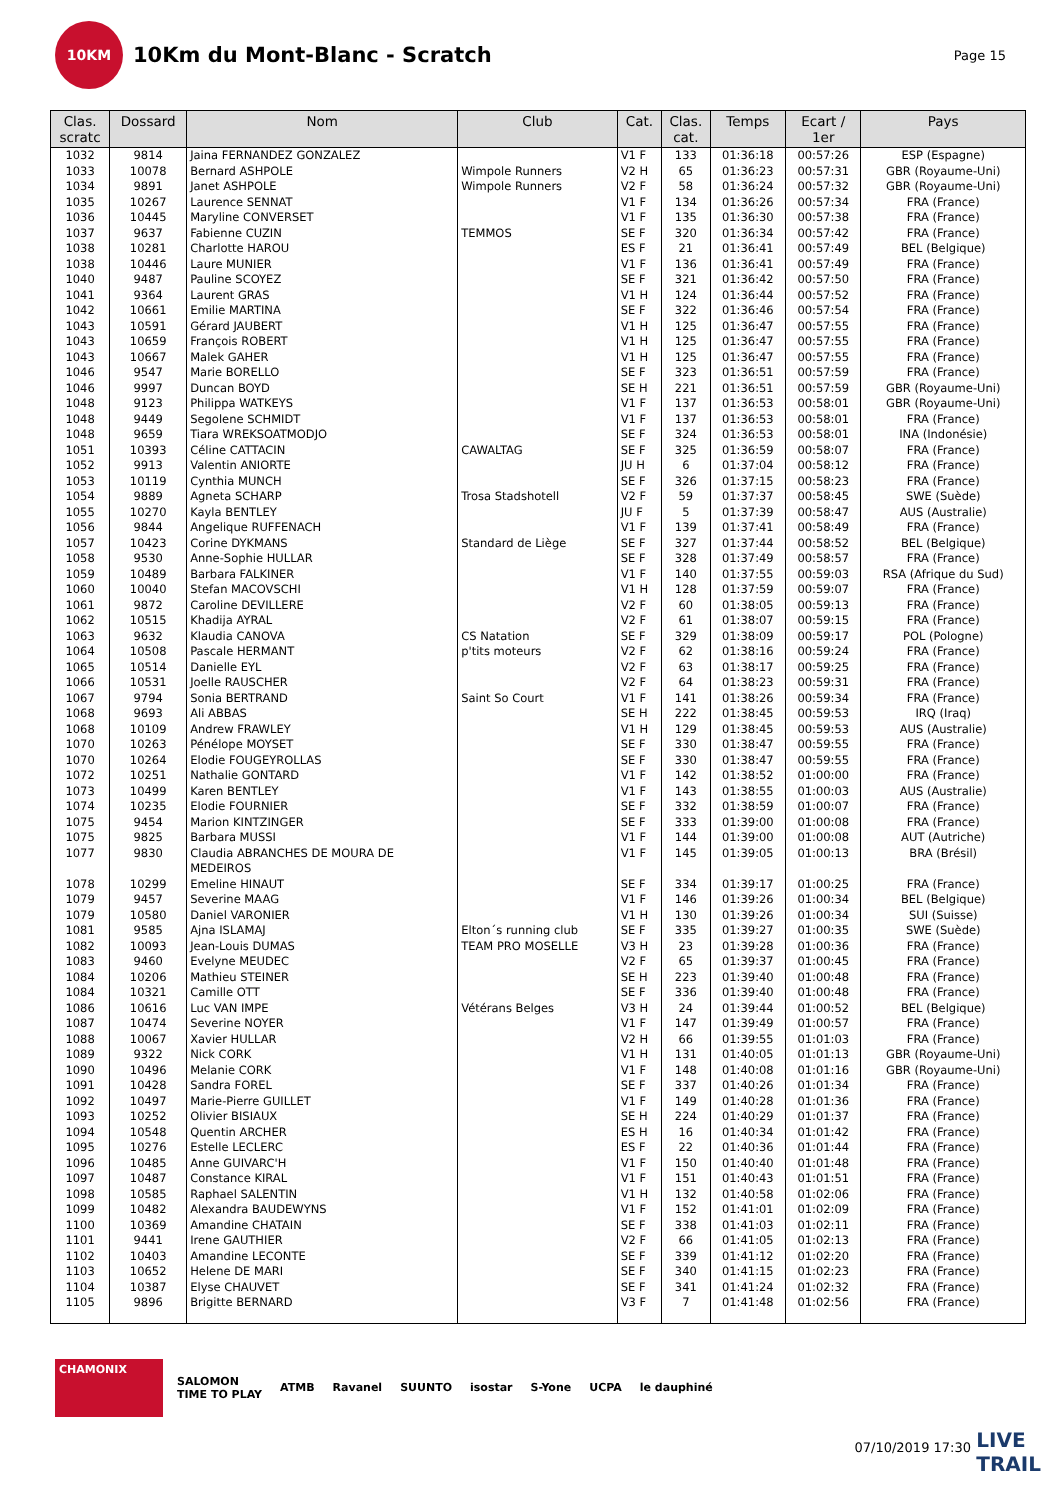10KM
10Km du Mont-Blanc - Scratch
Page 15
| Clas. scratc | Dossard | Nom | Club | Cat. | Clas. cat. | Temps | Ecart / 1er | Pays |
| --- | --- | --- | --- | --- | --- | --- | --- | --- |
| 1032 | 9814 | Jaina FERNANDEZ GONZALEZ | | V1 F | 133 | 01:36:18 | 00:57:26 | ESP (Espagne) |
| 1033 | 10078 | Bernard ASHPOLE | Wimpole Runners | V2 H | 65 | 01:36:23 | 00:57:31 | GBR (Royaume-Uni) |
| 1034 | 9891 | Janet ASHPOLE | Wimpole Runners | V2 F | 58 | 01:36:24 | 00:57:32 | GBR (Royaume-Uni) |
| 1035 | 10267 | Laurence SENNAT | | V1 F | 134 | 01:36:26 | 00:57:34 | FRA (France) |
| 1036 | 10445 | Maryline CONVERSET | | V1 F | 135 | 01:36:30 | 00:57:38 | FRA (France) |
| 1037 | 9637 | Fabienne CUZIN | TEMMOS | SE F | 320 | 01:36:34 | 00:57:42 | FRA (France) |
| 1038 | 10281 | Charlotte HAROU | | ES F | 21 | 01:36:41 | 00:57:49 | BEL (Belgique) |
| 1038 | 10446 | Laure MUNIER | | V1 F | 136 | 01:36:41 | 00:57:49 | FRA (France) |
| 1040 | 9487 | Pauline SCOYEZ | | SE F | 321 | 01:36:42 | 00:57:50 | FRA (France) |
| 1041 | 9364 | Laurent GRAS | | V1 H | 124 | 01:36:44 | 00:57:52 | FRA (France) |
| 1042 | 10661 | Emilie MARTINA | | SE F | 322 | 01:36:46 | 00:57:54 | FRA (France) |
| 1043 | 10591 | Gérard JAUBERT | | V1 H | 125 | 01:36:47 | 00:57:55 | FRA (France) |
| 1043 | 10659 | François ROBERT | | V1 H | 125 | 01:36:47 | 00:57:55 | FRA (France) |
| 1043 | 10667 | Malek GAHER | | V1 H | 125 | 01:36:47 | 00:57:55 | FRA (France) |
| 1046 | 9547 | Marie BORELLO | | SE F | 323 | 01:36:51 | 00:57:59 | FRA (France) |
| 1046 | 9997 | Duncan BOYD | | SE H | 221 | 01:36:51 | 00:57:59 | GBR (Royaume-Uni) |
| 1048 | 9123 | Philippa WATKEYS | | V1 F | 137 | 01:36:53 | 00:58:01 | GBR (Royaume-Uni) |
| 1048 | 9449 | Segolene SCHMIDT | | V1 F | 137 | 01:36:53 | 00:58:01 | FRA (France) |
| 1048 | 9659 | Tiara WREKSOATMODJO | | SE F | 324 | 01:36:53 | 00:58:01 | INA (Indonésie) |
| 1051 | 10393 | Céline CATTACIN | CAWALTAG | SE F | 325 | 01:36:59 | 00:58:07 | FRA (France) |
| 1052 | 9913 | Valentin ANIORTE | | JU H | 6 | 01:37:04 | 00:58:12 | FRA (France) |
| 1053 | 10119 | Cynthia MUNCH | | SE F | 326 | 01:37:15 | 00:58:23 | FRA (France) |
| 1054 | 9889 | Agneta SCHARP | Trosa Stadshotell | V2 F | 59 | 01:37:37 | 00:58:45 | SWE (Suède) |
| 1055 | 10270 | Kayla BENTLEY | | JU F | 5 | 01:37:39 | 00:58:47 | AUS (Australie) |
| 1056 | 9844 | Angelique RUFFENACH | | V1 F | 139 | 01:37:41 | 00:58:49 | FRA (France) |
| 1057 | 10423 | Corine DYKMANS | Standard de Liège | SE F | 327 | 01:37:44 | 00:58:52 | BEL (Belgique) |
| 1058 | 9530 | Anne-Sophie HULLAR | | SE F | 328 | 01:37:49 | 00:58:57 | FRA (France) |
| 1059 | 10489 | Barbara FALKINER | | V1 F | 140 | 01:37:55 | 00:59:03 | RSA (Afrique du Sud) |
| 1060 | 10040 | Stefan MACOVSCHI | | V1 H | 128 | 01:37:59 | 00:59:07 | FRA (France) |
| 1061 | 9872 | Caroline DEVILLERE | | V2 F | 60 | 01:38:05 | 00:59:13 | FRA (France) |
| 1062 | 10515 | Khadija AYRAL | | V2 F | 61 | 01:38:07 | 00:59:15 | FRA (France) |
| 1063 | 9632 | Klaudia CANOVA | CS Natation | SE F | 329 | 01:38:09 | 00:59:17 | POL (Pologne) |
| 1064 | 10508 | Pascale HERMANT | p'tits moteurs | V2 F | 62 | 01:38:16 | 00:59:24 | FRA (France) |
| 1065 | 10514 | Danielle EYL | | V2 F | 63 | 01:38:17 | 00:59:25 | FRA (France) |
| 1066 | 10531 | Joelle RAUSCHER | | V2 F | 64 | 01:38:23 | 00:59:31 | FRA (France) |
| 1067 | 9794 | Sonia BERTRAND | Saint So Court | V1 F | 141 | 01:38:26 | 00:59:34 | FRA (France) |
| 1068 | 9693 | Ali ABBAS | | SE H | 222 | 01:38:45 | 00:59:53 | IRQ (Iraq) |
| 1068 | 10109 | Andrew FRAWLEY | | V1 H | 129 | 01:38:45 | 00:59:53 | AUS (Australie) |
| 1070 | 10263 | Pénélope MOYSET | | SE F | 330 | 01:38:47 | 00:59:55 | FRA (France) |
| 1070 | 10264 | Elodie FOUGEYROLLAS | | SE F | 330 | 01:38:47 | 00:59:55 | FRA (France) |
| 1072 | 10251 | Nathalie GONTARD | | V1 F | 142 | 01:38:52 | 01:00:00 | FRA (France) |
| 1073 | 10499 | Karen BENTLEY | | V1 F | 143 | 01:38:55 | 01:00:03 | AUS (Australie) |
| 1074 | 10235 | Elodie FOURNIER | | SE F | 332 | 01:38:59 | 01:00:07 | FRA (France) |
| 1075 | 9454 | Marion KINTZINGER | | SE F | 333 | 01:39:00 | 01:00:08 | FRA (France) |
| 1075 | 9825 | Barbara MUSSI | | V1 F | 144 | 01:39:00 | 01:00:08 | AUT (Autriche) |
| 1077 | 9830 | Claudia ABRANCHES DE MOURA DE MEDEIROS | | V1 F | 145 | 01:39:05 | 01:00:13 | BRA (Brésil) |
| 1078 | 10299 | Emeline HINAUT | | SE F | 334 | 01:39:17 | 01:00:25 | FRA (France) |
| 1079 | 9457 | Severine MAAG | | V1 F | 146 | 01:39:26 | 01:00:34 | BEL (Belgique) |
| 1079 | 10580 | Daniel VARONIER | | V1 H | 130 | 01:39:26 | 01:00:34 | SUI (Suisse) |
| 1081 | 9585 | Ajna ISLAMAJ | Elton´s running club | SE F | 335 | 01:39:27 | 01:00:35 | SWE (Suède) |
| 1082 | 10093 | Jean-Louis DUMAS | TEAM PRO MOSELLE | V3 H | 23 | 01:39:28 | 01:00:36 | FRA (France) |
| 1083 | 9460 | Evelyne MEUDEC | | V2 F | 65 | 01:39:37 | 01:00:45 | FRA (France) |
| 1084 | 10206 | Mathieu STEINER | | SE H | 223 | 01:39:40 | 01:00:48 | FRA (France) |
| 1084 | 10321 | Camille OTT | | SE F | 336 | 01:39:40 | 01:00:48 | FRA (France) |
| 1086 | 10616 | Luc VAN IMPE | Vétérans Belges | V3 H | 24 | 01:39:44 | 01:00:52 | BEL (Belgique) |
| 1087 | 10474 | Severine NOYER | | V1 F | 147 | 01:39:49 | 01:00:57 | FRA (France) |
| 1088 | 10067 | Xavier HULLAR | | V2 H | 66 | 01:39:55 | 01:01:03 | FRA (France) |
| 1089 | 9322 | Nick CORK | | V1 H | 131 | 01:40:05 | 01:01:13 | GBR (Royaume-Uni) |
| 1090 | 10496 | Melanie CORK | | V1 F | 148 | 01:40:08 | 01:01:16 | GBR (Royaume-Uni) |
| 1091 | 10428 | Sandra FOREL | | SE F | 337 | 01:40:26 | 01:01:34 | FRA (France) |
| 1092 | 10497 | Marie-Pierre GUILLET | | V1 F | 149 | 01:40:28 | 01:01:36 | FRA (France) |
| 1093 | 10252 | Olivier BISIAUX | | SE H | 224 | 01:40:29 | 01:01:37 | FRA (France) |
| 1094 | 10548 | Quentin ARCHER | | ES H | 16 | 01:40:34 | 01:01:42 | FRA (France) |
| 1095 | 10276 | Estelle LECLERC | | ES F | 22 | 01:40:36 | 01:01:44 | FRA (France) |
| 1096 | 10485 | Anne GUIVARC'H | | V1 F | 150 | 01:40:40 | 01:01:48 | FRA (France) |
| 1097 | 10487 | Constance KIRAL | | V1 F | 151 | 01:40:43 | 01:01:51 | FRA (France) |
| 1098 | 10585 | Raphael SALENTIN | | V1 H | 132 | 01:40:58 | 01:02:06 | FRA (France) |
| 1099 | 10482 | Alexandra BAUDEWYNS | | V1 F | 152 | 01:41:01 | 01:02:09 | FRA (France) |
| 1100 | 10369 | Amandine CHATAIN | | SE F | 338 | 01:41:03 | 01:02:11 | FRA (France) |
| 1101 | 9441 | Irene GAUTHIER | | V2 F | 66 | 01:41:05 | 01:02:13 | FRA (France) |
| 1102 | 10403 | Amandine LECONTE | | SE F | 339 | 01:41:12 | 01:02:20 | FRA (France) |
| 1103 | 10652 | Helene DE MARI | | SE F | 340 | 01:41:15 | 01:02:23 | FRA (France) |
| 1104 | 10387 | Elyse CHAUVET | | SE F | 341 | 01:41:24 | 01:02:32 | FRA (France) |
| 1105 | 9896 | Brigitte BERNARD | | V3 F | 7 | 01:41:48 | 01:02:56 | FRA (France) |
CHAMONIX SALOMON
TIME TO PLAY ATMB Ravanel SUUNTO isostar S-Yone UCPA le dauphiné
07/10/2019 17:30
LIVE
TRAIL